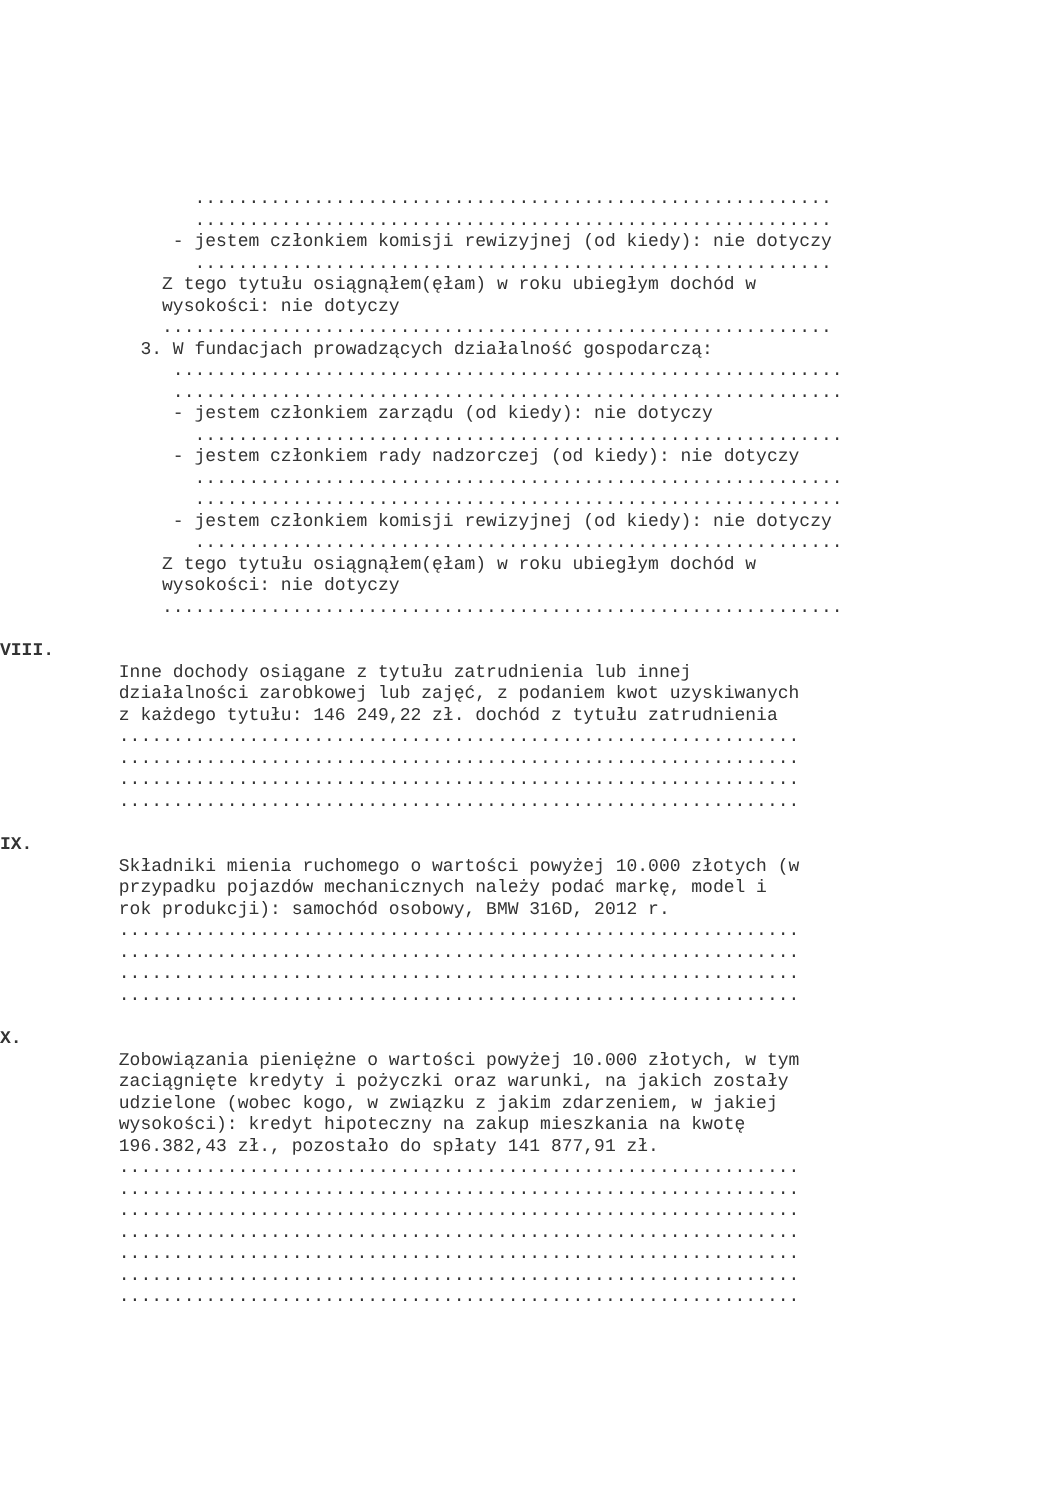...........................................................
...........................................................
- jestem członkiem komisji rewizyjnej (od kiedy): nie dotyczy
...........................................................
Z tego tytułu osiągnąłem(ęłam) w roku ubiegłym dochód w
wysokości: nie dotyczy
..............................................................
3. W fundacjach prowadzących działalność gospodarczą:
..............................................................
..............................................................
- jestem członkiem zarządu (od kiedy): nie dotyczy
............................................................
- jestem członkiem rady nadzorczej (od kiedy): nie dotyczy
............................................................
............................................................
- jestem członkiem komisji rewizyjnej (od kiedy): nie dotyczy
............................................................
Z tego tytułu osiągnąłem(ęłam) w roku ubiegłym dochód w
wysokości: nie dotyczy
...............................................................
VIII.
Inne dochody osiągane z tytułu zatrudnienia lub innej
działalności zarobkowej lub zajęć, z podaniem kwot uzyskiwanych
z każdego tytułu: 146 249,22 zł. dochód z tytułu zatrudnienia
...............................................................
...............................................................
...............................................................
...............................................................
IX.
Składniki mienia ruchomego o wartości powyżej 10.000 złotych (w
przypadku pojazdów mechanicznych należy podać markę, model i
rok produkcji): samochód osobowy, BMW 316D, 2012 r.
...............................................................
...............................................................
...............................................................
...............................................................
X.
Zobowiązania pieniężne o wartości powyżej 10.000 złotych, w tym
zaciągnięte kredyty i pożyczki oraz warunki, na jakich zostały
udzielone (wobec kogo, w związku z jakim zdarzeniem, w jakiej
wysokości): kredyt hipoteczny na zakup mieszkania na kwotę
196.382,43 zł., pozostało do spłaty 141 877,91 zł.
...............................................................
...............................................................
...............................................................
...............................................................
...............................................................
...............................................................
...............................................................